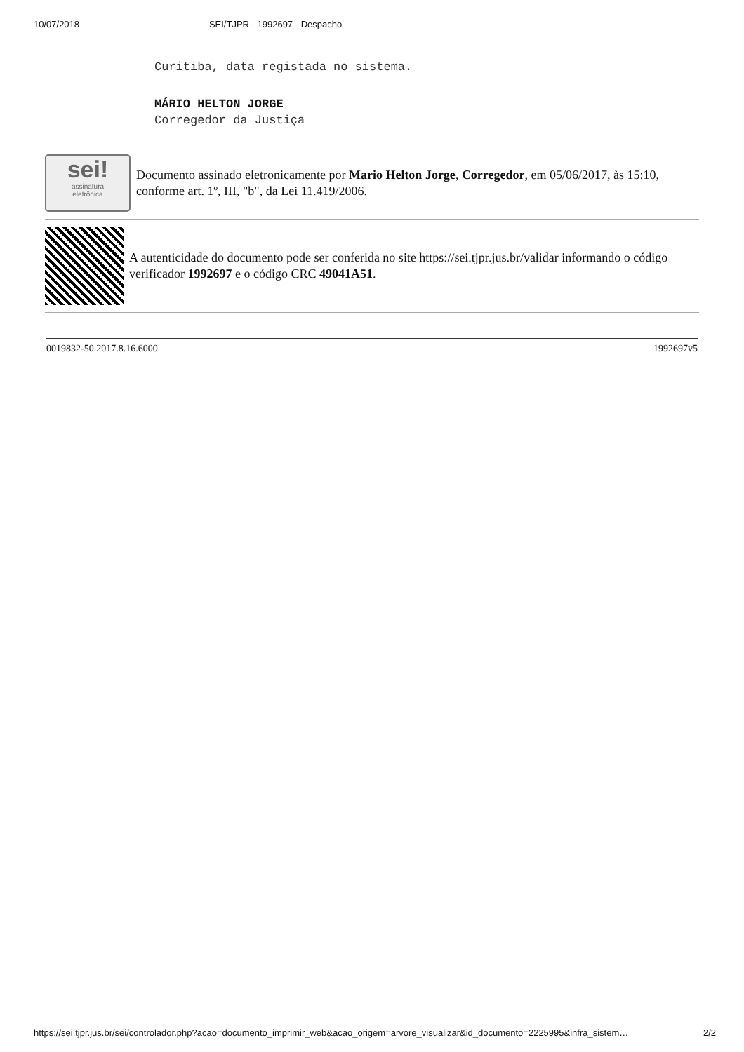10/07/2018 SEI/TJPR - 1992697 - Despacho
Curitiba, data registada no sistema.
MÁRIO HELTON JORGE
Corregedor da Justiça
sei!
assinatura
eletrônica
Documento assinado eletronicamente por Mario Helton Jorge, Corregedor, em 05/06/2017, às 15:10, conforme art. 1º, III, "b", da Lei 11.419/2006.
A autenticidade do documento pode ser conferida no site https://sei.tjpr.jus.br/validar informando o código verificador 1992697 e o código CRC 49041A51.
0019832-50.2017.8.16.6000 1992697v5
https://sei.tjpr.jus.br/sei/controlador.php?acao=documento_imprimir_web&acao_origem=arvore_visualizar&id_documento=2225995&infra_sistem… 2/2